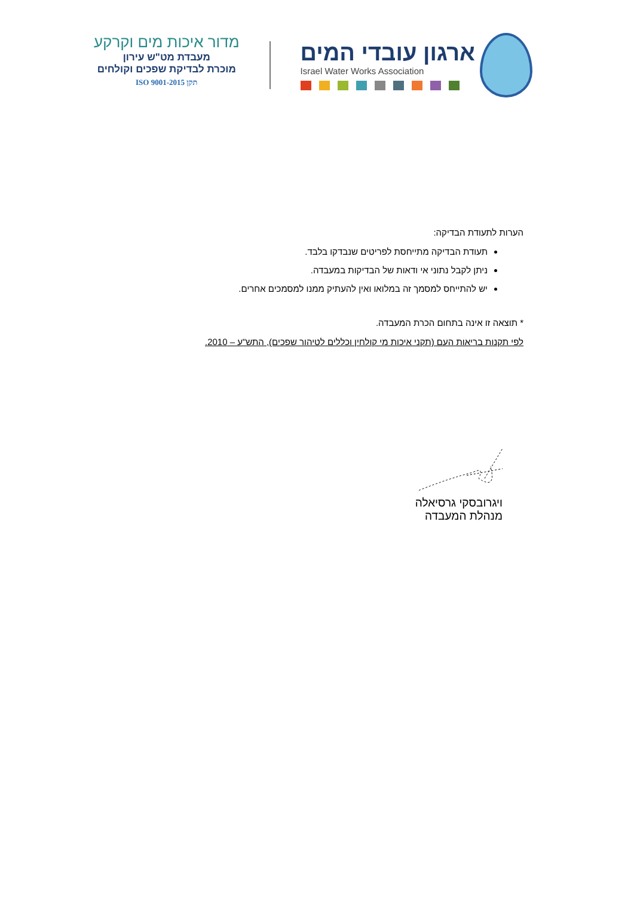ארגון עובדי המים
Israel Water Works Association
מדור איכות מים וקרקע
מעבדת מט"ש עירון
מוכרת לבדיקת שפכים וקולחים
תקן ISO 9001-2015
הערות לתעודת הבדיקה:
תעודת הבדיקה מתייחסת לפריטים שנבדקו בלבד.
ניתן לקבל נתוני אי ודאות של הבדיקות במעבדה.
יש להתייחס למסמך זה במלואו ואין להעתיק ממנו למסמכים אחרים.
* תוצאה זו אינה בתחום הכרת המעבדה.
לפי תקנות בריאות העם (תקני איכות מי קולחין וכללים לטיהור שפכים), התש"ע – 2010.
ויגרובסקי גרסיאלה
מנהלת המעבדה